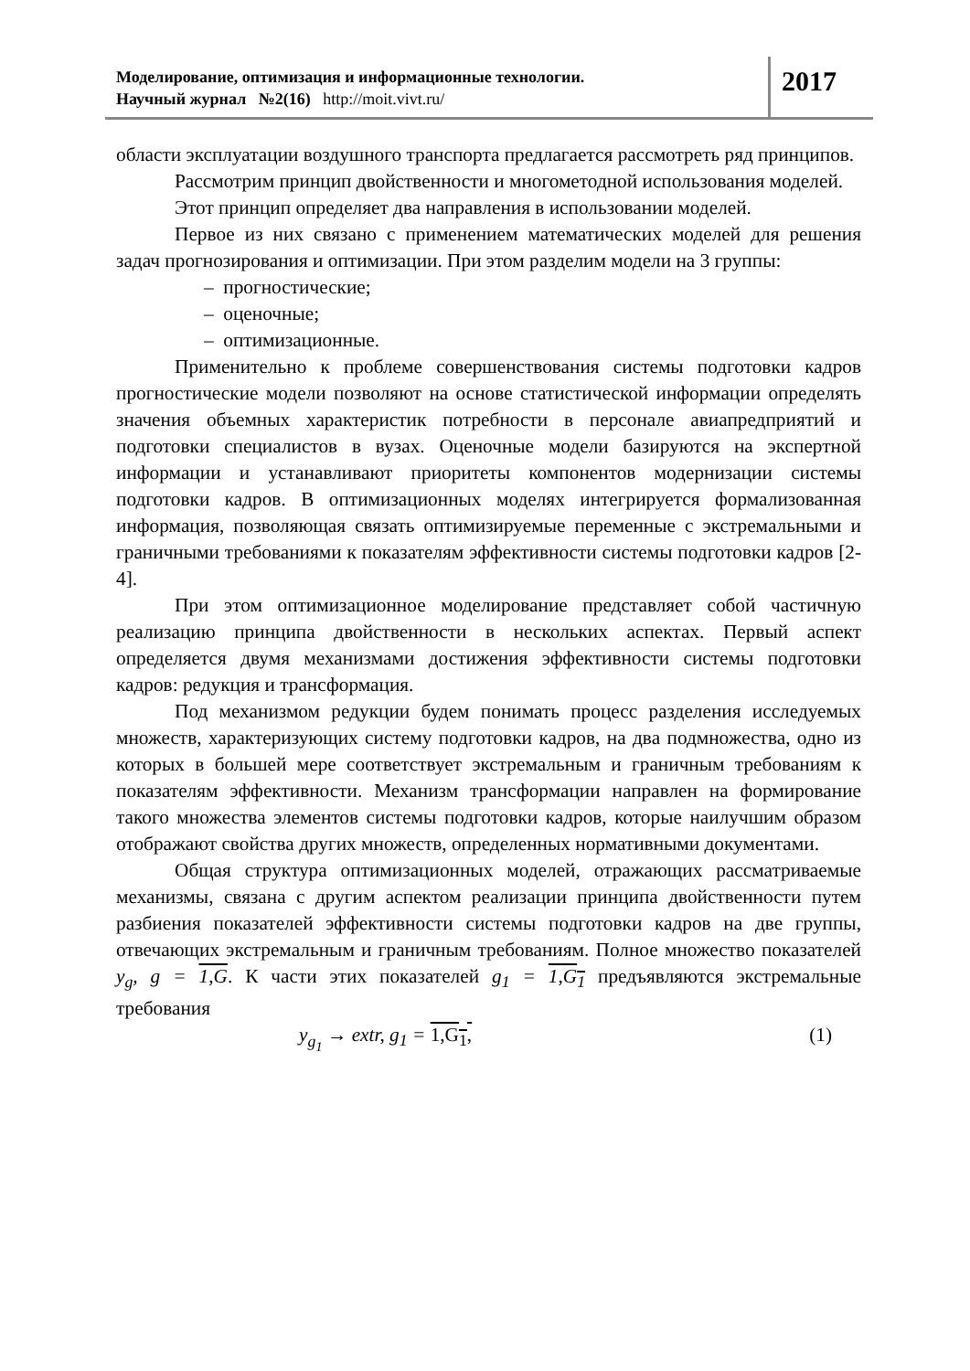Моделирование, оптимизация и информационные технологии.
Научный журнал №2(16) http://moit.vivt.ru/
2017
области эксплуатации воздушного транспорта предлагается рассмотреть ряд принципов.
Рассмотрим принцип двойственности и многометодной использования моделей.
Этот принцип определяет два направления в использовании моделей.
Первое из них связано с применением математических моделей для решения задач прогнозирования и оптимизации. При этом разделим модели на 3 группы:
– прогностические;
– оценочные;
– оптимизационные.
Применительно к проблеме совершенствования системы подготовки кадров прогностические модели позволяют на основе статистической информации определять значения объемных характеристик потребности в персонале авиапредприятий и подготовки специалистов в вузах. Оценочные модели базируются на экспертной информации и устанавливают приоритеты компонентов модернизации системы подготовки кадров. В оптимизационных моделях интегрируется формализованная информация, позволяющая связать оптимизируемые переменные с экстремальными и граничными требованиями к показателям эффективности системы подготовки кадров [2-4].
При этом оптимизационное моделирование представляет собой частичную реализацию принципа двойственности в нескольких аспектах. Первый аспект определяется двумя механизмами достижения эффективности системы подготовки кадров: редукция и трансформация.
Под механизмом редукции будем понимать процесс разделения исследуемых множеств, характеризующих систему подготовки кадров, на два подмножества, одно из которых в большей мере соответствует экстремальным и граничным требованиям к показателям эффективности. Механизм трансформации направлен на формирование такого множества элементов системы подготовки кадров, которые наилучшим образом отображают свойства других множеств, определенных нормативными документами.
Общая структура оптимизационных моделей, отражающих рассматриваемые механизмы, связана с другим аспектом реализации принципа двойственности путем разбиения показателей эффективности системы подготовки кадров на две группы, отвечающих экстремальным и граничным требованиям. Полное множество показателей y<sub>g</sub>, g = 1,G. К части этих показателей g<sub>1</sub> = 1,G<sub>1</sub> предъявляются экстремальные требования
y<sub>g<sub>1</sub></sub> → extr, g<sub>1</sub> = 1,G<sub>1</sub>, (1)